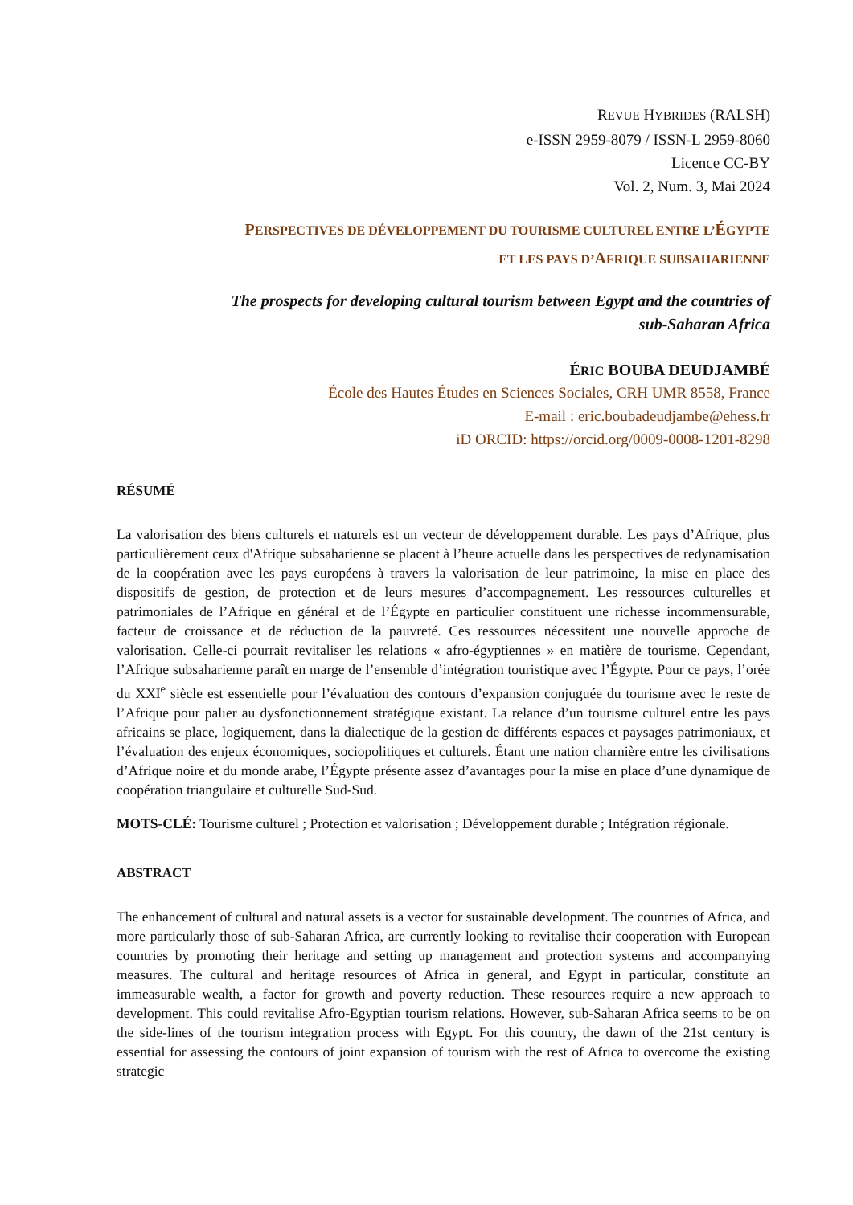REVUE HYBRIDES (RALSH)
e-ISSN 2959-8079 / ISSN-L 2959-8060
Licence CC-BY
Vol. 2, Num. 3, Mai 2024
PERSPECTIVES DE DÉVELOPPEMENT DU TOURISME CULTUREL ENTRE L’ÉGYPTE
ET LES PAYS D’AFRIQUE SUBSAHARIENNE
The prospects for developing cultural tourism between Egypt and the countries of
sub-Saharan Africa
ÉRIC BOUBA DEUDJAMBÉ
École des Hautes Études en Sciences Sociales, CRH UMR 8558, France
E-mail : eric.boubadeudjambe@ehess.fr
iD ORCID: https://orcid.org/0009-0008-1201-8298
RÉSUMÉ
La valorisation des biens culturels et naturels est un vecteur de développement durable. Les pays d’Afrique, plus particulièrement ceux d'Afrique subsaharienne se placent à l’heure actuelle dans les perspectives de redynamisation de la coopération avec les pays européens à travers la valorisation de leur patrimoine, la mise en place des dispositifs de gestion, de protection et de leurs mesures d’accompagnement. Les ressources culturelles et patrimoniales de l’Afrique en général et de l’Égypte en particulier constituent une richesse incommensurable, facteur de croissance et de réduction de la pauvreté. Ces ressources nécessitent une nouvelle approche de valorisation. Celle-ci pourrait revitaliser les relations « afro-égyptiennes » en matière de tourisme. Cependant, l’Afrique subsaharienne paraît en marge de l’ensemble d’intégration touristique avec l’Égypte. Pour ce pays, l’orée du XXI<sup>e</sup> siècle est essentielle pour l’évaluation des contours d’expansion conjuguée du tourisme avec le reste de l’Afrique pour palier au dysfonctionnement stratégique existant. La relance d’un tourisme culturel entre les pays africains se place, logiquement, dans la dialectique de la gestion de différents espaces et paysages patrimoniaux, et l’évaluation des enjeux économiques, sociopolitiques et culturels. Étant une nation charnière entre les civilisations d’Afrique noire et du monde arabe, l’Égypte présente assez d’avantages pour la mise en place d’une dynamique de coopération triangulaire et culturelle Sud-Sud.
MOTS-CLÉ: Tourisme culturel ; Protection et valorisation ; Développement durable ; Intégration régionale.
ABSTRACT
The enhancement of cultural and natural assets is a vector for sustainable development. The countries of Africa, and more particularly those of sub-Saharan Africa, are currently looking to revitalise their cooperation with European countries by promoting their heritage and setting up management and protection systems and accompanying measures. The cultural and heritage resources of Africa in general, and Egypt in particular, constitute an immeasurable wealth, a factor for growth and poverty reduction. These resources require a new approach to development. This could revitalise Afro-Egyptian tourism relations. However, sub-Saharan Africa seems to be on the side-lines of the tourism integration process with Egypt. For this country, the dawn of the 21st century is essential for assessing the contours of joint expansion of tourism with the rest of Africa to overcome the existing strategic